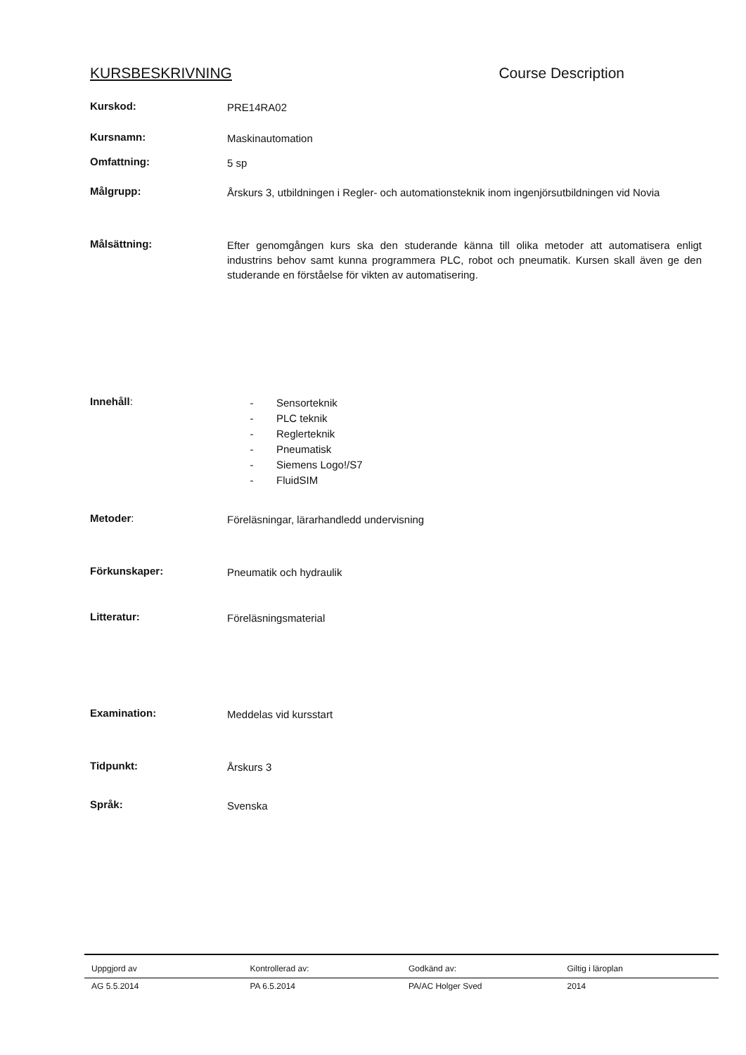KURSBESKRIVNING Course Description
Kurskod:
PRE14RA02
Kursnamn:
Maskinautomation
Omfattning:
5 sp
Målgrupp:
Årskurs 3, utbildningen i Regler- och automationsteknik inom ingenjörsutbildningen vid Novia
Målsättning:
Efter genomgången kurs ska den studerande känna till olika metoder att automatisera enligt industrins behov samt kunna programmera PLC, robot och pneumatik. Kursen skall även ge den studerande en förståelse för vikten av automatisering.
Innehåll:
- Sensorteknik
- PLC teknik
- Reglerteknik
- Pneumatisk
- Siemens Logo!/S7
- FluidSIM
Metoder:
Föreläsningar, lärarhandledd undervisning
Förkunskaper:
Pneumatik och hydraulik
Litteratur:
Föreläsningsmaterial
Examination:
Meddelas vid kursstart
Tidpunkt:
Årskurs 3
Språk:
Svenska
| Uppgjord av | Kontrollerad av: | Godkänd av: | Giltig i läroplan |
| AG 5.5.2014 | PA 6.5.2014 | PA/AC Holger Sved | 2014 |